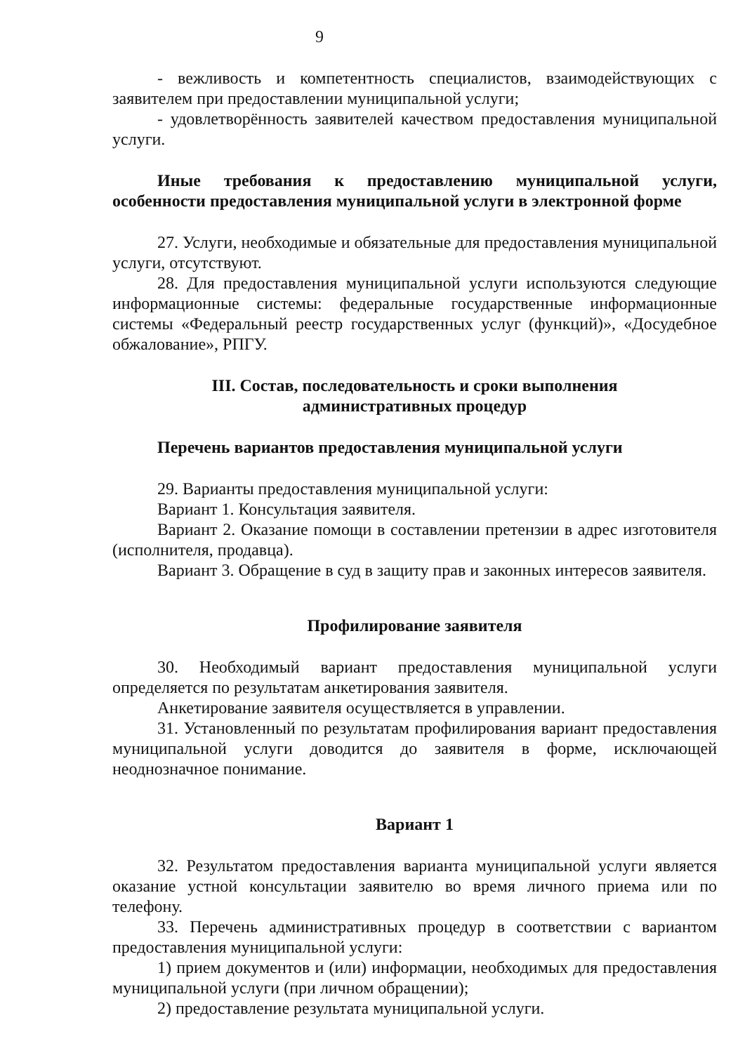9
- вежливость и компетентность специалистов, взаимодействующих с заявителем при предоставлении муниципальной услуги;
- удовлетворённость заявителей качеством предоставления муниципальной услуги.
Иные требования к предоставлению муниципальной услуги, особенности предоставления муниципальной услуги в электронной форме
27. Услуги, необходимые и обязательные для предоставления муниципальной услуги, отсутствуют.
28. Для предоставления муниципальной услуги используются следующие информационные системы: федеральные государственные информационные системы «Федеральный реестр государственных услуг (функций)», «Досудебное обжалование», РПГУ.
III. Состав, последовательность и сроки выполнения
административных процедур
Перечень вариантов предоставления муниципальной услуги
29. Варианты предоставления муниципальной услуги:
Вариант 1. Консультация заявителя.
Вариант 2. Оказание помощи в составлении претензии в адрес изготовителя (исполнителя, продавца).
Вариант 3. Обращение в суд в защиту прав и законных интересов заявителя.
Профилирование заявителя
30. Необходимый вариант предоставления муниципальной услуги определяется по результатам анкетирования заявителя.
Анкетирование заявителя осуществляется в управлении.
31. Установленный по результатам профилирования вариант предоставления муниципальной услуги доводится до заявителя в форме, исключающей неоднозначное понимание.
Вариант 1
32. Результатом предоставления варианта муниципальной услуги является оказание устной консультации заявителю во время личного приема или по телефону.
33. Перечень административных процедур в соответствии с вариантом предоставления муниципальной услуги:
1) прием документов и (или) информации, необходимых для предоставления муниципальной услуги (при личном обращении);
2) предоставление результата муниципальной услуги.